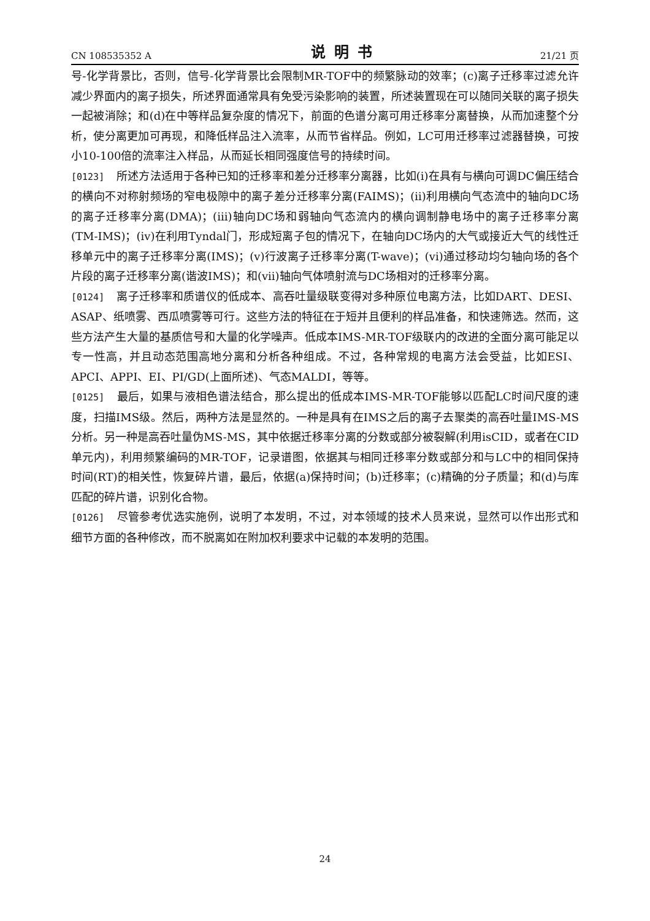CN 108535352 A 说明书 21/21 页
号-化学背景比，否则，信号-化学背景比会限制MR-TOF中的频繁脉动的效率；(c)离子迁移率过滤允许减少界面内的离子损失，所述界面通常具有免受污染影响的装置，所述装置现在可以随同关联的离子损失一起被消除；和(d)在中等样品复杂度的情况下，前面的色谱分离可用迁移率分离替换，从而加速整个分析，使分离更加可再现，和降低样品注入流率，从而节省样品。例如，LC可用迁移率过滤器替换，可按小10-100倍的流率注入样品，从而延长相同强度信号的持续时间。
[0123] 所述方法适用于各种已知的迁移率和差分迁移率分离器，比如(i)在具有与横向可调DC偏压结合的横向不对称射频场的窄电极隙中的离子差分迁移率分离(FAIMS)；(ii)利用横向气态流中的轴向DC场的离子迁移率分离(DMA)；(iii)轴向DC场和弱轴向气态流内的横向调制静电场中的离子迁移率分离(TM-IMS)；(iv)在利用Tyndal门，形成短离子包的情况下，在轴向DC场内的大气或接近大气的线性迁移单元中的离子迁移率分离(IMS)；(v)行波离子迁移率分离(T-wave)；(vi)通过移动均匀轴向场的各个片段的离子迁移率分离(谐波IMS)；和(vii)轴向气体喷射流与DC场相对的迁移率分离。
[0124] 离子迁移率和质谱仪的低成本、高吞吐量级联变得对多种原位电离方法，比如DART、DESI、ASAP、纸喷雾、西瓜喷雾等可行。这些方法的特征在于短并且便利的样品准备，和快速筛选。然而，这些方法产生大量的基质信号和大量的化学噪声。低成本IMS-MR-TOF级联内的改进的全面分离可能足以专一性高，并且动态范围高地分离和分析各种组成。不过，各种常规的电离方法会受益，比如ESI、APCI、APPI、EI、PI/GD(上面所述)、气态MALDI，等等。
[0125] 最后，如果与液相色谱法结合，那么提出的低成本IMS-MR-TOF能够以匹配LC时间尺度的速度，扫描IMS级。然后，两种方法是显然的。一种是具有在IMS之后的离子去聚类的高吞吐量IMS-MS分析。另一种是高吞吐量伪MS-MS，其中依据迁移率分离的分数或部分被裂解(利用isCID，或者在CID单元内)，利用频繁编码的MR-TOF，记录谱图，依据其与相同迁移率分数或部分和与LC中的相同保持时间(RT)的相关性，恢复碎片谱，最后，依据(a)保持时间；(b)迁移率；(c)精确的分子质量；和(d)与库匹配的碎片谱，识别化合物。
[0126] 尽管参考优选实施例，说明了本发明，不过，对本领域的技术人员来说，显然可以作出形式和细节方面的各种修改，而不脱离如在附加权利要求中记载的本发明的范围。
24